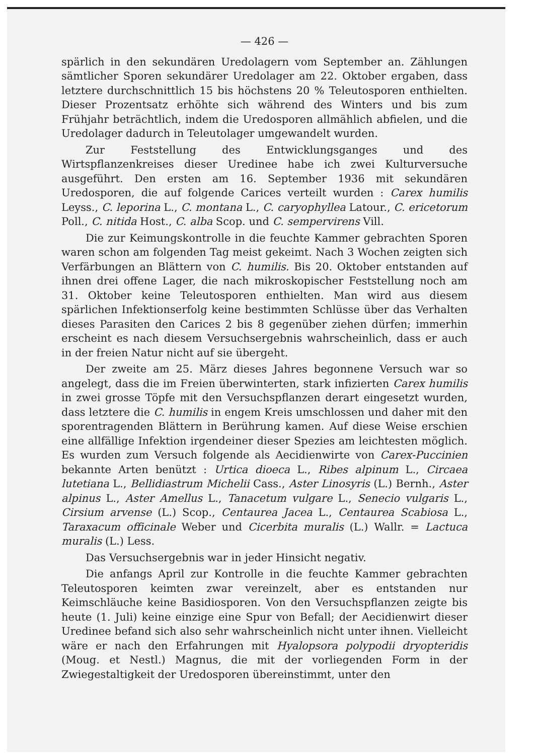— 426 —
spärlich in den sekundären Uredolagern vom September an. Zählungen sämtlicher Sporen sekundärer Uredolager am 22. Oktober ergaben, dass letztere durchschnittlich 15 bis höchstens 20 % Teleutosporen enthielten. Dieser Prozentsatz erhöhte sich während des Winters und bis zum Frühjahr beträchtlich, indem die Uredosporen allmählich abfielen, und die Uredolager dadurch in Teleutolager umgewandelt wurden.
Zur Feststellung des Entwicklungsganges und des Wirtspflanzenkreises dieser Uredinee habe ich zwei Kulturversuche ausgeführt. Den ersten am 16. September 1936 mit sekundären Uredosporen, die auf folgende Carices verteilt wurden : Carex humilis Leyss., C. leporina L., C. montana L., C. caryophyllea Latour., C. ericetorum Poll., C. nitida Host., C. alba Scop. und C. sempervirens Vill.
Die zur Keimungskontrolle in die feuchte Kammer gebrachten Sporen waren schon am folgenden Tag meist gekeimt. Nach 3 Wochen zeigten sich Verfärbungen an Blättern von C. humilis. Bis 20. Oktober entstanden auf ihnen drei offene Lager, die nach mikroskopischer Feststellung noch am 31. Oktober keine Teleutosporen enthielten. Man wird aus diesem spärlichen Infektionserfolg keine bestimmten Schlüsse über das Verhalten dieses Parasiten den Carices 2 bis 8 gegenüber ziehen dürfen; immerhin erscheint es nach diesem Versuchsergebnis wahrscheinlich, dass er auch in der freien Natur nicht auf sie übergeht.
Der zweite am 25. März dieses Jahres begonnene Versuch war so angelegt, dass die im Freien überwinterten, stark infizierten Carex humilis in zwei grosse Töpfe mit den Versuchspflanzen derart eingesetzt wurden, dass letztere die C. humilis in engem Kreis umschlossen und daher mit den sporentragenden Blättern in Berührung kamen. Auf diese Weise erschien eine allfällige Infektion irgendeiner dieser Spezies am leichtesten möglich. Es wurden zum Versuch folgende als Aecidienwirte von Carex-Puccinien bekannte Arten benützt : Urtica dioeca L., Ribes alpinum L., Circaea lutetiana L., Bellidiastrum Michelii Cass., Aster Linosyris (L.) Bernh., Aster alpinus L., Aster Amellus L., Tanacetum vulgare L., Senecio vulgaris L., Cirsium arvense (L.) Scop., Centaurea Jacea L., Centaurea Scabiosa L., Taraxacum officinale Weber und Cicerbita muralis (L.) Wallr. = Lactuca muralis (L.) Less.
Das Versuchsergebnis war in jeder Hinsicht negativ.
Die anfangs April zur Kontrolle in die feuchte Kammer gebrachten Teleutosporen keimten zwar vereinzelt, aber es entstanden nur Keimschläuche keine Basidiosporen. Von den Versuchspflanzen zeigte bis heute (1. Juli) keine einzige eine Spur von Befall; der Aecidienwirt dieser Uredinee befand sich also sehr wahrscheinlich nicht unter ihnen. Vielleicht wäre er nach den Erfahrungen mit Hyalopsora polypodii dryopteridis (Moug. et Nestl.) Magnus, die mit der vorliegenden Form in der Zwiegestaltigkeit der Uredosporen übereinstimmt, unter den